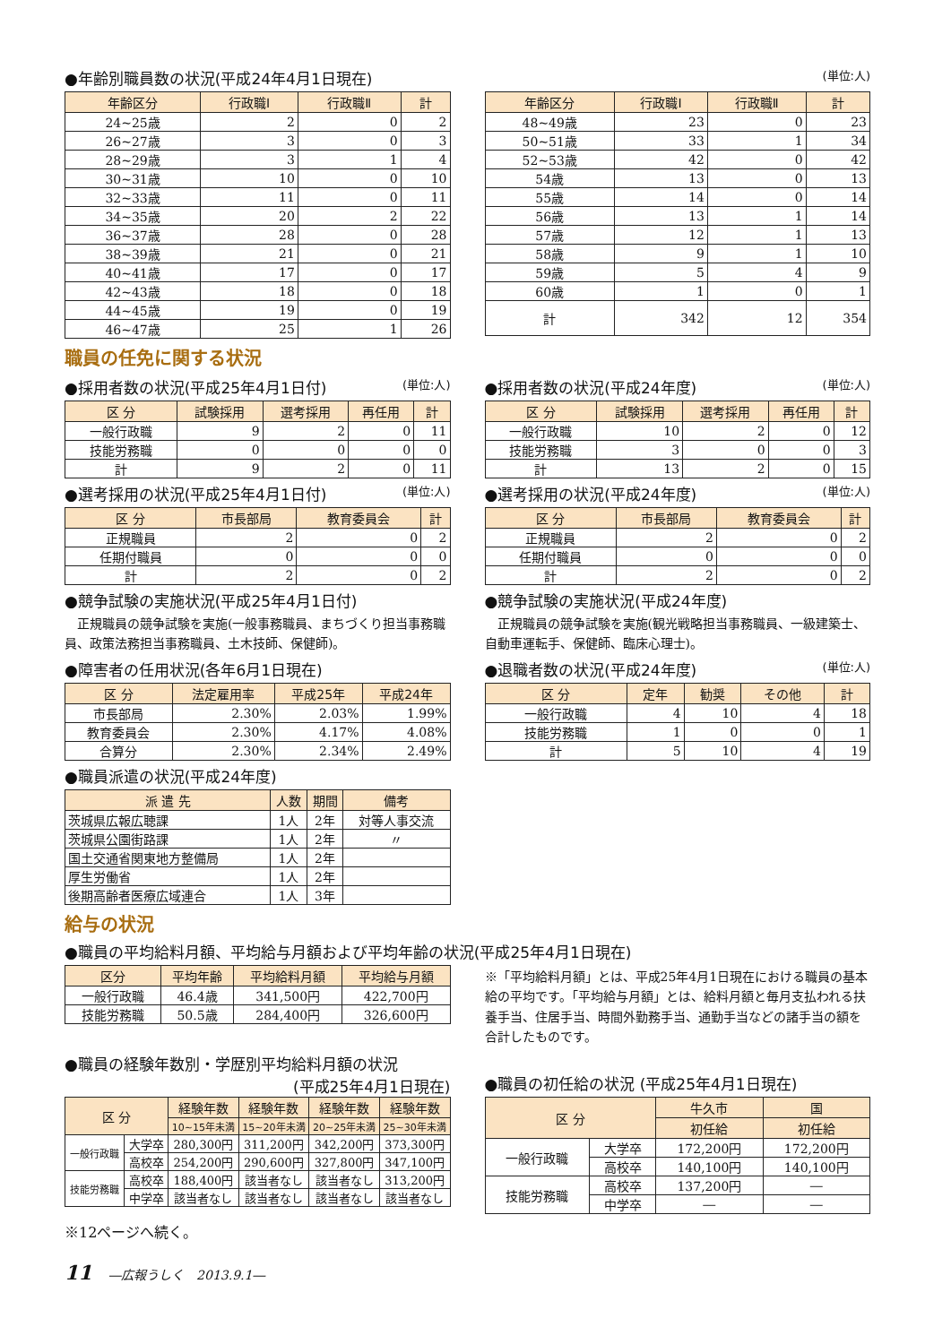●年齢別職員数の状況(平成24年4月1日現在) (単位:人)
| 年齢区分 | 行政職Ⅰ | 行政職Ⅱ | 計 |
| --- | --- | --- | --- |
| 24~25歳 | 2 | 0 | 2 |
| 26~27歳 | 3 | 0 | 3 |
| 28~29歳 | 3 | 1 | 4 |
| 30~31歳 | 10 | 0 | 10 |
| 32~33歳 | 11 | 0 | 11 |
| 34~35歳 | 20 | 2 | 22 |
| 36~37歳 | 28 | 0 | 28 |
| 38~39歳 | 21 | 0 | 21 |
| 40~41歳 | 17 | 0 | 17 |
| 42~43歳 | 18 | 0 | 18 |
| 44~45歳 | 19 | 0 | 19 |
| 46~47歳 | 25 | 1 | 26 |
| 年齢区分 | 行政職Ⅰ | 行政職Ⅱ | 計 |
| --- | --- | --- | --- |
| 48~49歳 | 23 | 0 | 23 |
| 50~51歳 | 33 | 1 | 34 |
| 52~53歳 | 42 | 0 | 42 |
| 54歳 | 13 | 0 | 13 |
| 55歳 | 14 | 0 | 14 |
| 56歳 | 13 | 1 | 14 |
| 57歳 | 12 | 1 | 13 |
| 58歳 | 9 | 1 | 10 |
| 59歳 | 5 | 4 | 9 |
| 60歳 | 1 | 0 | 1 |
| 計 | 342 | 12 | 354 |
職員の任免に関する状況
●採用者数の状況(平成25年4月1日付) (単位:人)
| 区 分 | 試験採用 | 選考採用 | 再任用 | 計 |
| --- | --- | --- | --- | --- |
| 一般行政職 | 9 | 2 | 0 | 11 |
| 技能労務職 | 0 | 0 | 0 | 0 |
| 計 | 9 | 2 | 0 | 11 |
●選考採用の状況(平成25年4月1日付) (単位:人)
| 区 分 | 市長部局 | 教育委員会 | 計 |
| --- | --- | --- | --- |
| 正規職員 | 2 | 0 | 2 |
| 任期付職員 | 0 | 0 | 0 |
| 計 | 2 | 0 | 2 |
●競争試験の実施状況(平成25年4月1日付)
　正規職員の競争試験を実施(一般事務職員、まちづくり担当事務職員、政策法務担当事務職員、土木技師、保健師)。
●障害者の任用状況(各年6月1日現在)
| 区 分 | 法定雇用率 | 平成25年 | 平成24年 |
| --- | --- | --- | --- |
| 市長部局 | 2.30% | 2.03% | 1.99% |
| 教育委員会 | 2.30% | 4.17% | 4.08% |
| 合算分 | 2.30% | 2.34% | 2.49% |
●職員派遣の状況(平成24年度)
| 派 遣 先 | 人数 | 期間 | 備考 |
| --- | --- | --- | --- |
| 茨城県広報広聴課 | 1人 | 2年 | 対等人事交流 |
| 茨城県公園街路課 | 1人 | 2年 | 〃 |
| 国土交通省関東地方整備局 | 1人 | 2年 | |
| 厚生労働省 | 1人 | 2年 | |
| 後期高齢者医療広域連合 | 1人 | 3年 | |
●採用者数の状況(平成24年度) (単位:人)
| 区 分 | 試験採用 | 選考採用 | 再任用 | 計 |
| --- | --- | --- | --- | --- |
| 一般行政職 | 10 | 2 | 0 | 12 |
| 技能労務職 | 3 | 0 | 0 | 3 |
| 計 | 13 | 2 | 0 | 15 |
●選考採用の状況(平成24年度) (単位:人)
| 区 分 | 市長部局 | 教育委員会 | 計 |
| --- | --- | --- | --- |
| 正規職員 | 2 | 0 | 2 |
| 任期付職員 | 0 | 0 | 0 |
| 計 | 2 | 0 | 2 |
●競争試験の実施状況(平成24年度)
　正規職員の競争試験を実施(観光戦略担当事務職員、一級建築士、自動車運転手、保健師、臨床心理士)。
●退職者数の状況(平成24年度) (単位:人)
| 区 分 | 定年 | 勧奨 | その他 | 計 |
| --- | --- | --- | --- | --- |
| 一般行政職 | 4 | 10 | 4 | 18 |
| 技能労務職 | 1 | 0 | 0 | 1 |
| 計 | 5 | 10 | 4 | 19 |
給与の状況
●職員の平均給料月額、平均給与月額および平均年齢の状況(平成25年4月1日現在)
| 区分 | 平均年齢 | 平均給料月額 | 平均給与月額 |
| --- | --- | --- | --- |
| 一般行政職 | 46.4歳 | 341,500円 | 422,700円 |
| 技能労務職 | 50.5歳 | 284,400円 | 326,600円 |
※「平均給料月額」とは、平成25年4月1日現在における職員の基本給の平均です。「平均給与月額」とは、給料月額と毎月支払われる扶養手当、住居手当、時間外勤務手当、通勤手当などの諸手当の額を合計したものです。
●職員の経験年数別・学歴別平均給料月額の状況
(平成25年4月1日現在)
| 区 分 | | 経験年数 | 経験年数 | 経験年数 | 経験年数 |
| --- | --- | --- | --- | --- | --- |
| | | 10~15年未満 | 15~20年未満 | 20~25年未満 | 25~30年未満 |
| 一般行政職 | 大学卒 | 280,300円 | 311,200円 | 342,200円 | 373,300円 |
| | 高校卒 | 254,200円 | 290,600円 | 327,800円 | 347,100円 |
| 技能労務職 | 高校卒 | 188,400円 | 該当者なし | 該当者なし | 313,200円 |
| | 中学卒 | 該当者なし | 該当者なし | 該当者なし | 該当者なし |
●職員の初任給の状況 (平成25年4月1日現在)
| 区 分 | | 牛久市 | 国 |
| --- | --- | --- | --- |
| | | 初任給 | 初任給 |
| 一般行政職 | 大学卒 | 172,200円 | 172,200円 |
| | 高校卒 | 140,100円 | 140,100円 |
| 技能労務職 | 高校卒 | 137,200円 | ― |
| | 中学卒 | ― | ― |
※12ページへ続く。
11 　―広報うしく　2013.9.1―